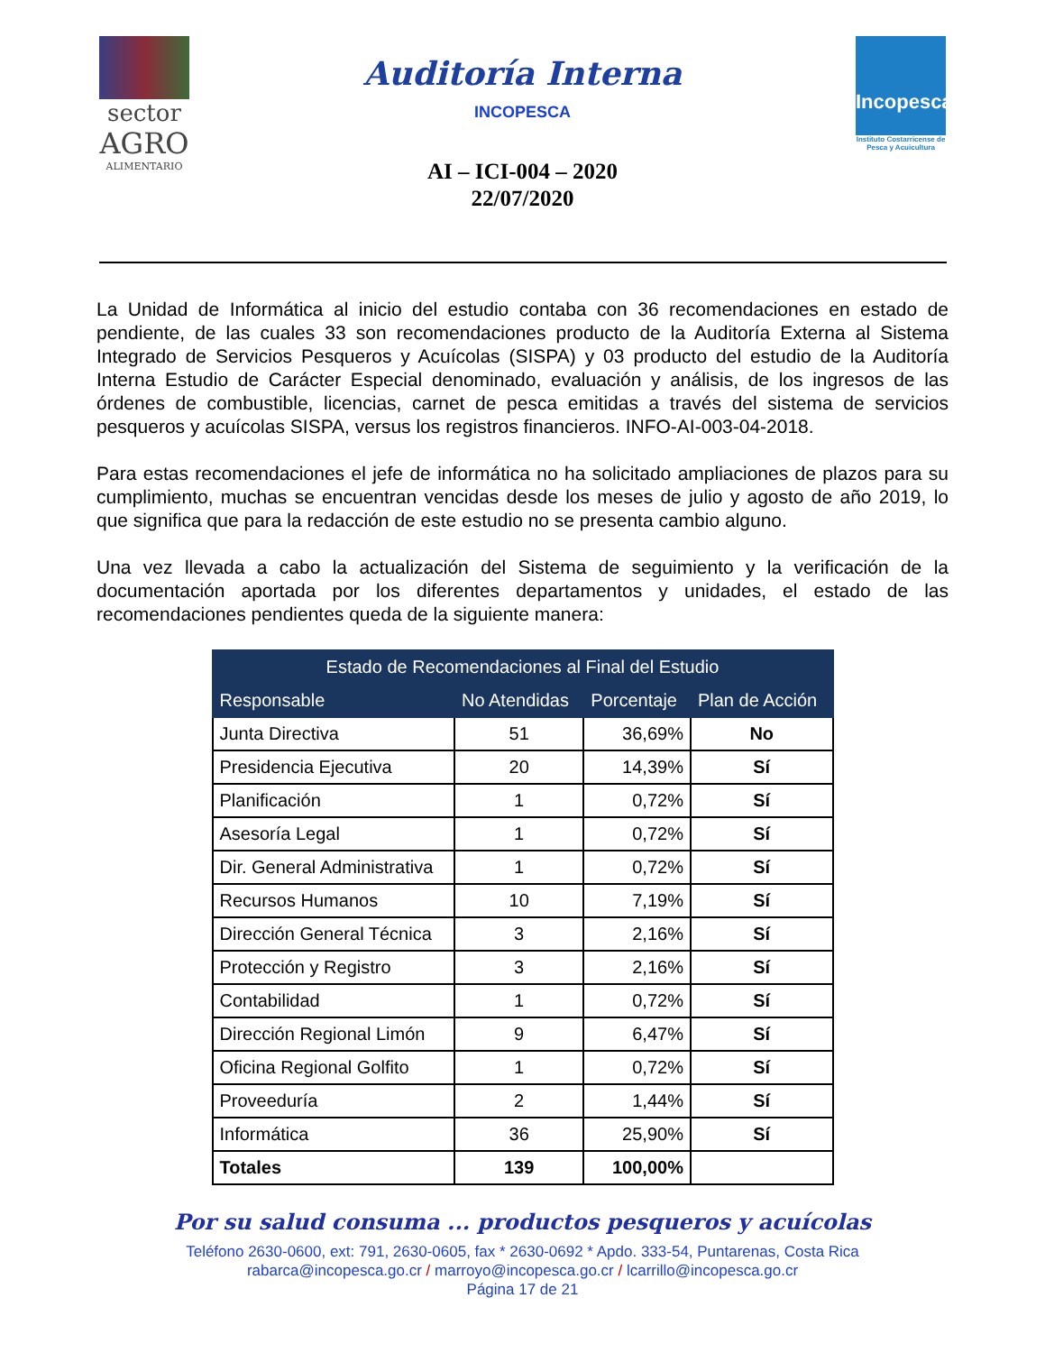sector
AGRO
ALIMENTARIO
Auditoría Interna
INCOPESCA
AI – ICI-004 – 2020
22/07/2020
Incopesca
Instituto Costarricense de Pesca y Acuicultura
La Unidad de Informática al inicio del estudio contaba con 36 recomendaciones en estado de pendiente, de las cuales 33 son recomendaciones producto de la Auditoría Externa al Sistema Integrado de Servicios Pesqueros y Acuícolas (SISPA) y 03 producto del estudio de la Auditoría Interna Estudio de Carácter Especial denominado, evaluación y análisis, de los ingresos de las órdenes de combustible, licencias, carnet de pesca emitidas a través del sistema de servicios pesqueros y acuícolas SISPA, versus los registros financieros. INFO-AI-003-04-2018.
Para estas recomendaciones el jefe de informática no ha solicitado ampliaciones de plazos para su cumplimiento, muchas se encuentran vencidas desde los meses de julio y agosto de año 2019, lo que significa que para la redacción de este estudio no se presenta cambio alguno.
Una vez llevada a cabo la actualización del Sistema de seguimiento y la verificación de la documentación aportada por los diferentes departamentos y unidades, el estado de las recomendaciones pendientes queda de la siguiente manera:
| Estado de Recomendaciones al Final del Estudio | | | |
| --- | --- | --- | --- |
| Responsable | No Atendidas | Porcentaje | Plan de Acción |
| Junta Directiva | 51 | 36,69% | No |
| Presidencia Ejecutiva | 20 | 14,39% | Sí |
| Planificación | 1 | 0,72% | Sí |
| Asesoría Legal | 1 | 0,72% | Sí |
| Dir. General Administrativa | 1 | 0,72% | Sí |
| Recursos Humanos | 10 | 7,19% | Sí |
| Dirección General Técnica | 3 | 2,16% | Sí |
| Protección y Registro | 3 | 2,16% | Sí |
| Contabilidad | 1 | 0,72% | Sí |
| Dirección Regional Limón | 9 | 6,47% | Sí |
| Oficina Regional Golfito | 1 | 0,72% | Sí |
| Proveeduría | 2 | 1,44% | Sí |
| Informática | 36 | 25,90% | Sí |
| Totales | 139 | 100,00% | |
Por su salud consuma ... productos pesqueros y acuícolas
Teléfono 2630-0600, ext: 791, 2630-0605, fax * 2630-0692 * Apdo. 333-54, Puntarenas, Costa Rica
rabarca@incopesca.go.cr / marroyo@incopesca.go.cr / lcarrillo@incopesca.go.cr
Página 17 de 21